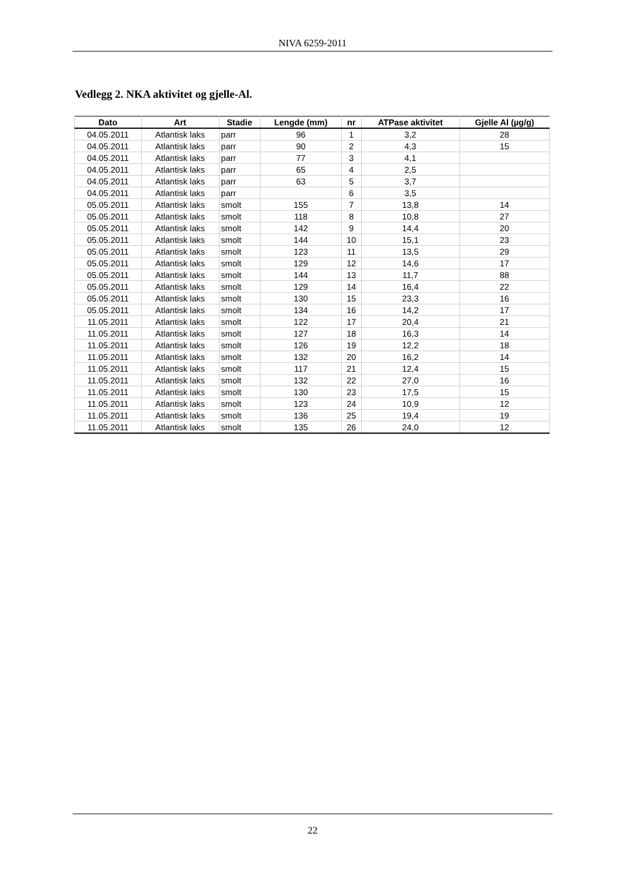NIVA 6259-2011
Vedlegg 2. NKA aktivitet og gjelle-Al.
| Dato | Art | Stadie | Lengde (mm) | nr | ATPase aktivitet | Gjelle Al (µg/g) |
| --- | --- | --- | --- | --- | --- | --- |
| 04.05.2011 | Atlantisk laks | parr | 96 | 1 | 3,2 | 28 |
| 04.05.2011 | Atlantisk laks | parr | 90 | 2 | 4,3 | 15 |
| 04.05.2011 | Atlantisk laks | parr | 77 | 3 | 4,1 | |
| 04.05.2011 | Atlantisk laks | parr | 65 | 4 | 2,5 | |
| 04.05.2011 | Atlantisk laks | parr | 63 | 5 | 3,7 | |
| 04.05.2011 | Atlantisk laks | parr | | 6 | 3,5 | |
| 05.05.2011 | Atlantisk laks | smolt | 155 | 7 | 13,8 | 14 |
| 05.05.2011 | Atlantisk laks | smolt | 118 | 8 | 10,8 | 27 |
| 05.05.2011 | Atlantisk laks | smolt | 142 | 9 | 14,4 | 20 |
| 05.05.2011 | Atlantisk laks | smolt | 144 | 10 | 15,1 | 23 |
| 05.05.2011 | Atlantisk laks | smolt | 123 | 11 | 13,5 | 29 |
| 05.05.2011 | Atlantisk laks | smolt | 129 | 12 | 14,6 | 17 |
| 05.05.2011 | Atlantisk laks | smolt | 144 | 13 | 11,7 | 88 |
| 05.05.2011 | Atlantisk laks | smolt | 129 | 14 | 16,4 | 22 |
| 05.05.2011 | Atlantisk laks | smolt | 130 | 15 | 23,3 | 16 |
| 05.05.2011 | Atlantisk laks | smolt | 134 | 16 | 14,2 | 17 |
| 11.05.2011 | Atlantisk laks | smolt | 122 | 17 | 20,4 | 21 |
| 11.05.2011 | Atlantisk laks | smolt | 127 | 18 | 16,3 | 14 |
| 11.05.2011 | Atlantisk laks | smolt | 126 | 19 | 12,2 | 18 |
| 11.05.2011 | Atlantisk laks | smolt | 132 | 20 | 16,2 | 14 |
| 11.05.2011 | Atlantisk laks | smolt | 117 | 21 | 12,4 | 15 |
| 11.05.2011 | Atlantisk laks | smolt | 132 | 22 | 27,0 | 16 |
| 11.05.2011 | Atlantisk laks | smolt | 130 | 23 | 17,5 | 15 |
| 11.05.2011 | Atlantisk laks | smolt | 123 | 24 | 10,9 | 12 |
| 11.05.2011 | Atlantisk laks | smolt | 136 | 25 | 19,4 | 19 |
| 11.05.2011 | Atlantisk laks | smolt | 135 | 26 | 24,0 | 12 |
22